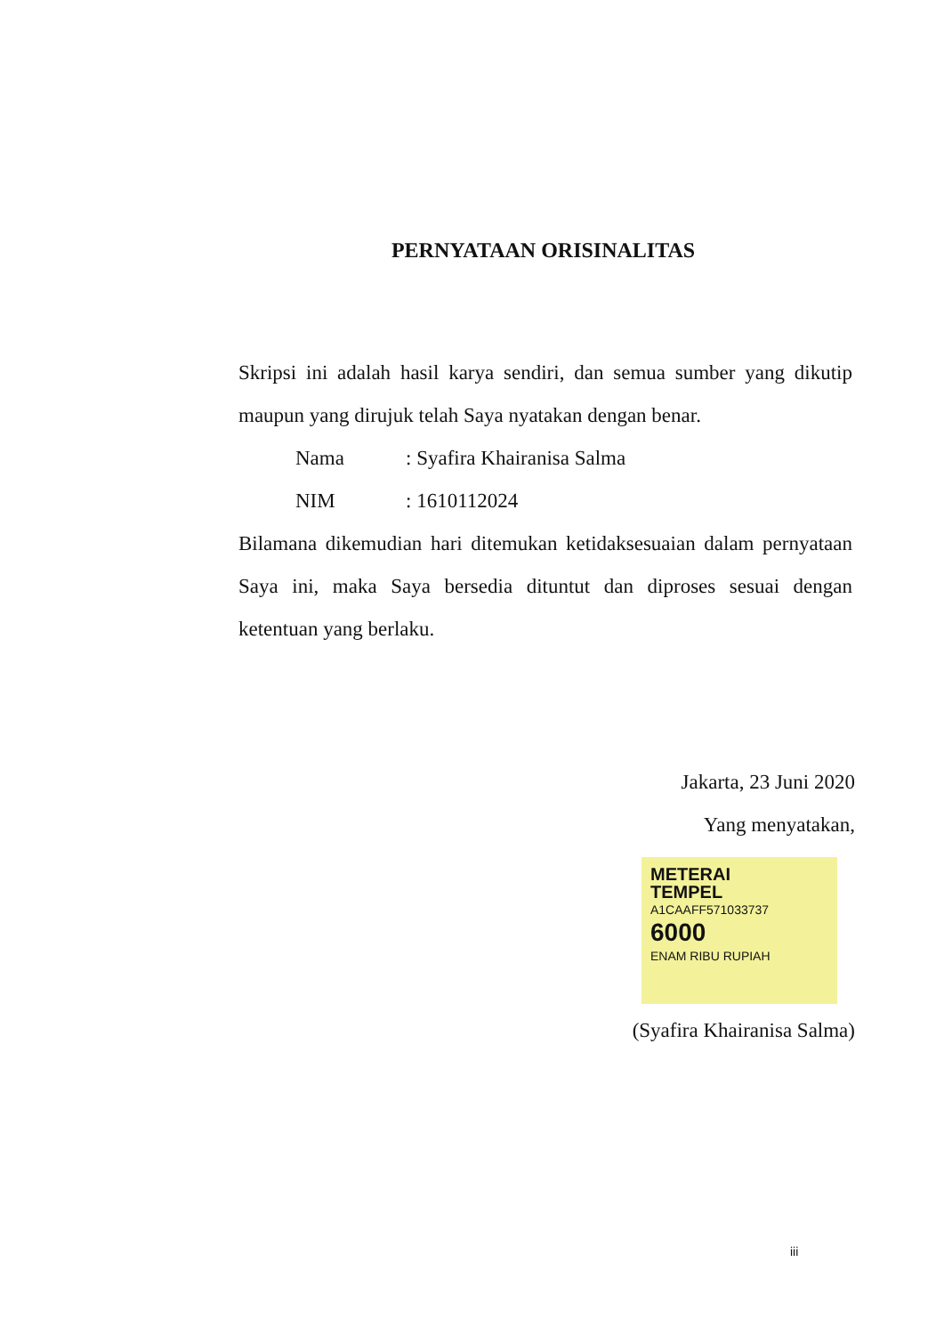PERNYATAAN ORISINALITAS
Skripsi ini adalah hasil karya sendiri, dan semua sumber yang dikutip maupun yang dirujuk telah Saya nyatakan dengan benar.
Nama: Syafira Khairanisa Salma
NIM: 1610112024
Bilamana dikemudian hari ditemukan ketidaksesuaian dalam pernyataan Saya ini, maka Saya bersedia dituntut dan diproses sesuai dengan ketentuan yang berlaku.
Jakarta, 23 Juni 2020
Yang menyatakan,
METERAI
TEMPEL
A1CAAFF571033737
6000
ENAM RIBU RUPIAH
(Syafira Khairanisa Salma)
iii